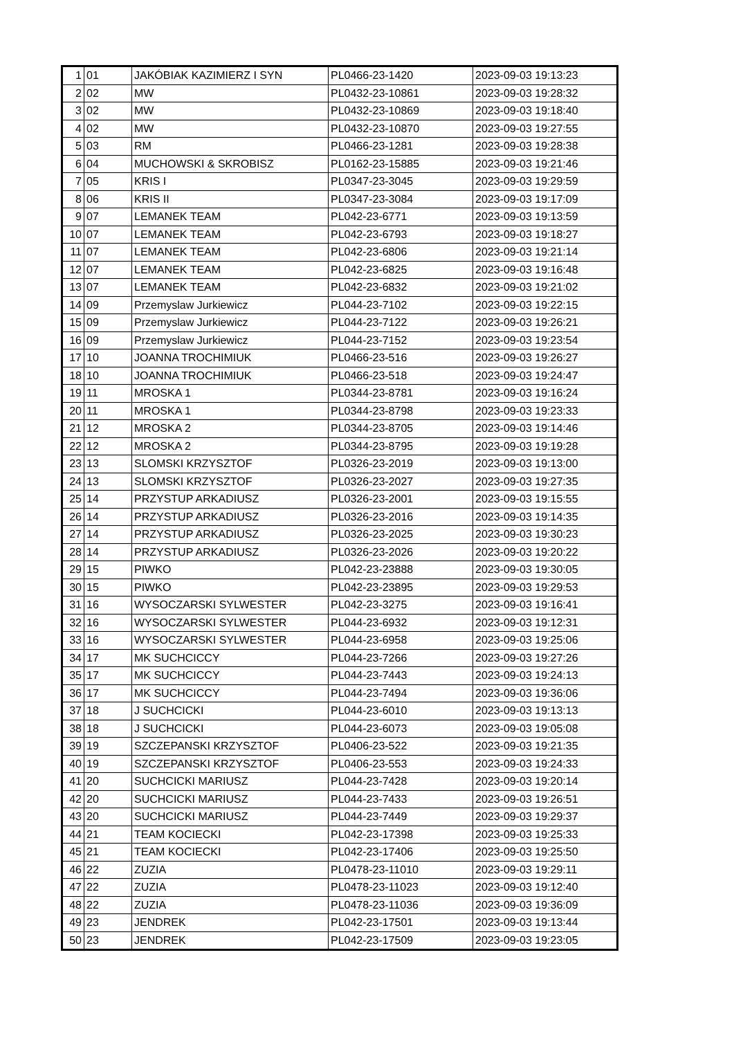| 1 | 01 | JAKÓBIAK KAZIMIERZ I SYN | PL0466-23-1420 | 2023-09-03 19:13:23 |
| 2 | 02 | MW | PL0432-23-10861 | 2023-09-03 19:28:32 |
| 3 | 02 | MW | PL0432-23-10869 | 2023-09-03 19:18:40 |
| 4 | 02 | MW | PL0432-23-10870 | 2023-09-03 19:27:55 |
| 5 | 03 | RM | PL0466-23-1281 | 2023-09-03 19:28:38 |
| 6 | 04 | MUCHOWSKI & SKROBISZ | PL0162-23-15885 | 2023-09-03 19:21:46 |
| 7 | 05 | KRIS I | PL0347-23-3045 | 2023-09-03 19:29:59 |
| 8 | 06 | KRIS II | PL0347-23-3084 | 2023-09-03 19:17:09 |
| 9 | 07 | LEMANEK TEAM | PL042-23-6771 | 2023-09-03 19:13:59 |
| 10 | 07 | LEMANEK TEAM | PL042-23-6793 | 2023-09-03 19:18:27 |
| 11 | 07 | LEMANEK TEAM | PL042-23-6806 | 2023-09-03 19:21:14 |
| 12 | 07 | LEMANEK TEAM | PL042-23-6825 | 2023-09-03 19:16:48 |
| 13 | 07 | LEMANEK TEAM | PL042-23-6832 | 2023-09-03 19:21:02 |
| 14 | 09 | Przemyslaw Jurkiewicz | PL044-23-7102 | 2023-09-03 19:22:15 |
| 15 | 09 | Przemyslaw Jurkiewicz | PL044-23-7122 | 2023-09-03 19:26:21 |
| 16 | 09 | Przemyslaw Jurkiewicz | PL044-23-7152 | 2023-09-03 19:23:54 |
| 17 | 10 | JOANNA TROCHIMIUK | PL0466-23-516 | 2023-09-03 19:26:27 |
| 18 | 10 | JOANNA TROCHIMIUK | PL0466-23-518 | 2023-09-03 19:24:47 |
| 19 | 11 | MROSKA 1 | PL0344-23-8781 | 2023-09-03 19:16:24 |
| 20 | 11 | MROSKA 1 | PL0344-23-8798 | 2023-09-03 19:23:33 |
| 21 | 12 | MROSKA 2 | PL0344-23-8705 | 2023-09-03 19:14:46 |
| 22 | 12 | MROSKA 2 | PL0344-23-8795 | 2023-09-03 19:19:28 |
| 23 | 13 | SLOMSKI KRZYSZTOF | PL0326-23-2019 | 2023-09-03 19:13:00 |
| 24 | 13 | SLOMSKI KRZYSZTOF | PL0326-23-2027 | 2023-09-03 19:27:35 |
| 25 | 14 | PRZYSTUP ARKADIUSZ | PL0326-23-2001 | 2023-09-03 19:15:55 |
| 26 | 14 | PRZYSTUP ARKADIUSZ | PL0326-23-2016 | 2023-09-03 19:14:35 |
| 27 | 14 | PRZYSTUP ARKADIUSZ | PL0326-23-2025 | 2023-09-03 19:30:23 |
| 28 | 14 | PRZYSTUP ARKADIUSZ | PL0326-23-2026 | 2023-09-03 19:20:22 |
| 29 | 15 | PIWKO | PL042-23-23888 | 2023-09-03 19:30:05 |
| 30 | 15 | PIWKO | PL042-23-23895 | 2023-09-03 19:29:53 |
| 31 | 16 | WYSOCZARSKI SYLWESTER | PL042-23-3275 | 2023-09-03 19:16:41 |
| 32 | 16 | WYSOCZARSKI SYLWESTER | PL044-23-6932 | 2023-09-03 19:12:31 |
| 33 | 16 | WYSOCZARSKI SYLWESTER | PL044-23-6958 | 2023-09-03 19:25:06 |
| 34 | 17 | MK SUCHCICCY | PL044-23-7266 | 2023-09-03 19:27:26 |
| 35 | 17 | MK SUCHCICCY | PL044-23-7443 | 2023-09-03 19:24:13 |
| 36 | 17 | MK SUCHCICCY | PL044-23-7494 | 2023-09-03 19:36:06 |
| 37 | 18 | J SUCHCICKI | PL044-23-6010 | 2023-09-03 19:13:13 |
| 38 | 18 | J SUCHCICKI | PL044-23-6073 | 2023-09-03 19:05:08 |
| 39 | 19 | SZCZEPANSKI KRZYSZTOF | PL0406-23-522 | 2023-09-03 19:21:35 |
| 40 | 19 | SZCZEPANSKI KRZYSZTOF | PL0406-23-553 | 2023-09-03 19:24:33 |
| 41 | 20 | SUCHCICKI MARIUSZ | PL044-23-7428 | 2023-09-03 19:20:14 |
| 42 | 20 | SUCHCICKI MARIUSZ | PL044-23-7433 | 2023-09-03 19:26:51 |
| 43 | 20 | SUCHCICKI MARIUSZ | PL044-23-7449 | 2023-09-03 19:29:37 |
| 44 | 21 | TEAM KOCIECKI | PL042-23-17398 | 2023-09-03 19:25:33 |
| 45 | 21 | TEAM KOCIECKI | PL042-23-17406 | 2023-09-03 19:25:50 |
| 46 | 22 | ZUZIA | PL0478-23-11010 | 2023-09-03 19:29:11 |
| 47 | 22 | ZUZIA | PL0478-23-11023 | 2023-09-03 19:12:40 |
| 48 | 22 | ZUZIA | PL0478-23-11036 | 2023-09-03 19:36:09 |
| 49 | 23 | JENDREK | PL042-23-17501 | 2023-09-03 19:13:44 |
| 50 | 23 | JENDREK | PL042-23-17509 | 2023-09-03 19:23:05 |